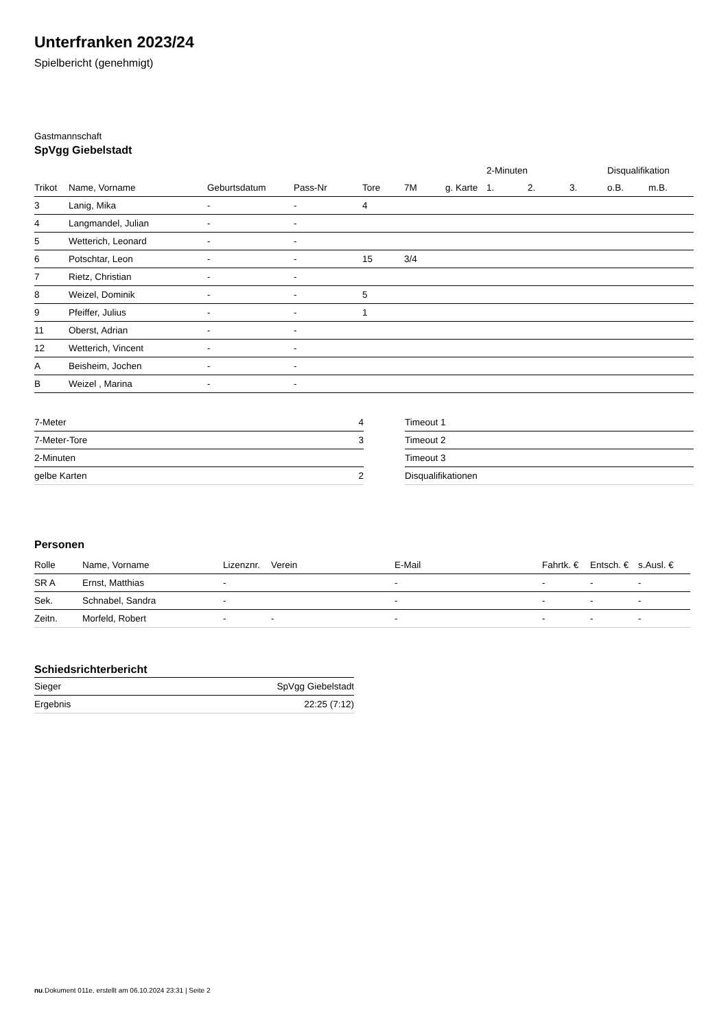Unterfranken 2023/24
Spielbericht (genehmigt)
Gastmannschaft
SpVgg Giebelstadt
| | | | | | | | 2-Minuten | | | Disqualifikation | |
| --- | --- | --- | --- | --- | --- | --- | --- | --- | --- | --- | --- |
| Trikot | Name, Vorname | Geburtsdatum | Pass-Nr | Tore | 7M | g. Karte | 1. | 2. | 3. | o.B. | m.B. |
| 3 | Lanig, Mika | - | - | 4 | | | | | | | |
| 4 | Langmandel, Julian | - | - | | | | | | | | |
| 5 | Wetterich, Leonard | - | - | | | | | | | | |
| 6 | Potschtar, Leon | - | - | 15 | 3/4 | | | | | | |
| 7 | Rietz, Christian | - | - | | | | | | | | |
| 8 | Weizel, Dominik | - | - | 5 | | | | | | | |
| 9 | Pfeiffer, Julius | - | - | 1 | | | | | | | |
| 11 | Oberst, Adrian | - | - | | | | | | | | |
| 12 | Wetterich, Vincent | - | - | | | | | | | | |
| A | Beisheim, Jochen | - | - | | | | | | | | |
| B | Weizel , Marina | - | - | | | | | | | | |
| 7-Meter | 4 |
| 7-Meter-Tore | 3 |
| 2-Minuten | |
| gelbe Karten | 2 |
| Timeout 1 |
| Timeout 2 |
| Timeout 3 |
| Disqualifikationen |
Personen
| Rolle | Name, Vorname | Lizenznr. | Verein | E-Mail | Fahrtk. € | Entsch. € | s.Ausl. € |
| --- | --- | --- | --- | --- | --- | --- | --- |
| SR A | Ernst, Matthias | - | | - | - | - | - |
| Sek. | Schnabel, Sandra | - | | - | - | - | - |
| Zeitn. | Morfeld, Robert | - | - | - | - | - | - |
Schiedsrichterbericht
| Sieger | SpVgg Giebelstadt |
| Ergebnis | 22:25 (7:12) |
nu.Dokument 011e, erstellt am 06.10.2024 23:31 | Seite 2